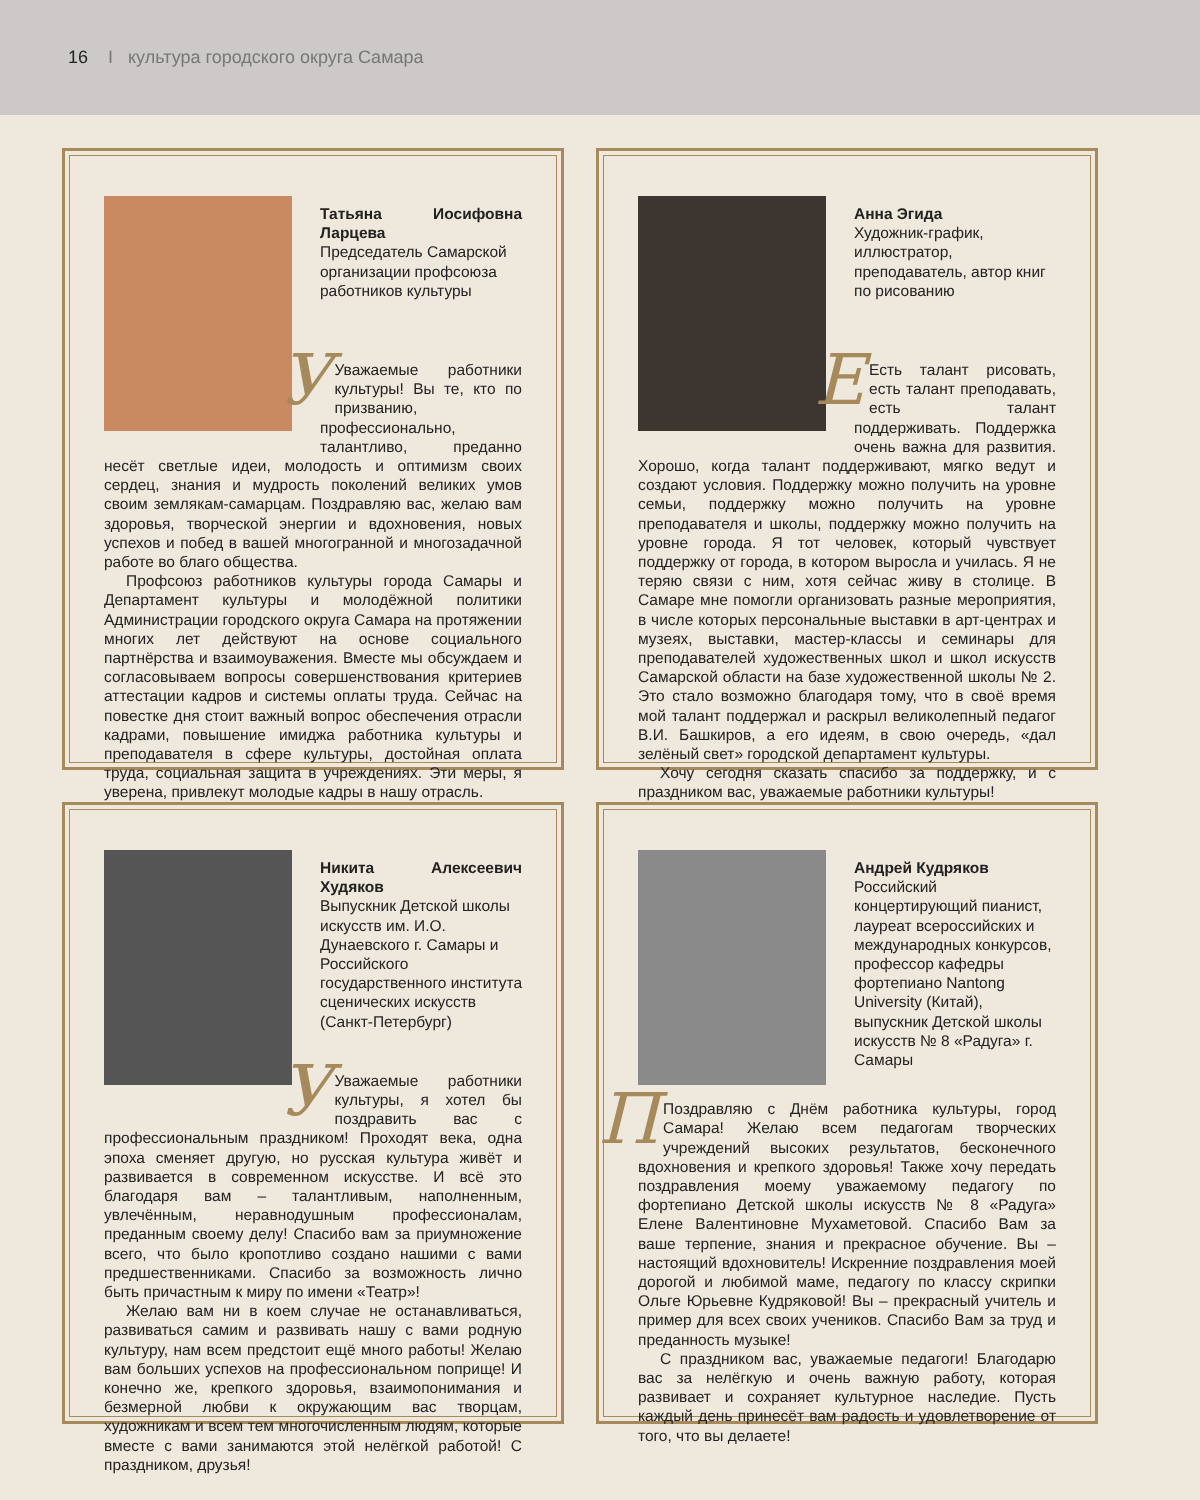16 I культура городского округа Самара
Татьяна Иосифовна Ларцева
Председатель Самарской организации профсоюза работников культуры
УУважаемые работники культуры! Вы те, кто по призванию, профессионально, талантливо, преданно несёт светлые идеи, молодость и оптимизм своих сердец, знания и мудрость поколений великих умов своим землякам-самарцам. Поздравляю вас, желаю вам здоровья, творческой энергии и вдохновения, новых успехов и побед в вашей многогранной и многозадачной работе во благо общества.
Профсоюз работников культуры города Самары и Департамент культуры и молодёжной политики Администрации городского округа Самара на протяжении многих лет действуют на основе социального партнёрства и взаимоуважения. Вместе мы обсуждаем и согласовываем вопросы совершенствования критериев аттестации кадров и системы оплаты труда. Сейчас на повестке дня стоит важный вопрос обеспечения отрасли кадрами, повышение имиджа работника культуры и преподавателя в сфере культуры, достойная оплата труда, социальная защита в учреждениях. Эти меры, я уверена, привлекут молодые кадры в нашу отрасль.
Анна Эгида
Художник-график, иллюстратор, преподаватель, автор книг по рисованию
ЕЕсть талант рисовать, есть талант преподавать, есть талант поддерживать. Поддержка очень важна для развития. Хорошо, когда талант поддерживают, мягко ведут и создают условия. Поддержку можно получить на уровне семьи, поддержку можно получить на уровне преподавателя и школы, поддержку можно получить на уровне города. Я тот человек, который чувствует поддержку от города, в котором выросла и училась. Я не теряю связи с ним, хотя сейчас живу в столице. В Самаре мне помогли организовать разные мероприятия, в числе которых персональные выставки в арт-центрах и музеях, выставки, мастер-классы и семинары для преподавателей художественных школ и школ искусств Самарской области на базе художественной школы № 2. Это стало возможно благодаря тому, что в своё время мой талант поддержал и раскрыл великолепный педагог В.И. Башкиров, а его идеям, в свою очередь, «дал зелёный свет» городской департамент культуры.
Хочу сегодня сказать спасибо за поддержку, и с праздником вас, уважаемые работники культуры!
Никита Алексеевич Худяков
Выпускник Детской школы искусств им. И.О. Дунаевского г. Самары и Российского государственного института сценических искусств (Санкт-Петербург)
УУважаемые работники культуры, я хотел бы поздравить вас с профессиональным праздником! Проходят века, одна эпоха сменяет другую, но русская культура живёт и развивается в современном искусстве. И всё это благодаря вам – талантливым, наполненным, увлечённым, неравнодушным профессионалам, преданным своему делу! Спасибо вам за приумножение всего, что было кропотливо создано нашими с вами предшественниками. Спасибо за возможность лично быть причастным к миру по имени «Театр»!
Желаю вам ни в коем случае не останавливаться, развиваться самим и развивать нашу с вами родную культуру, нам всем предстоит ещё много работы! Желаю вам больших успехов на профессиональном поприще! И конечно же, крепкого здоровья, взаимопонимания и безмерной любви к окружающим вас творцам, художникам и всем тем многочисленным людям, которые вместе с вами занимаются этой нелёгкой работой! С праздником, друзья!
Андрей Кудряков
Российский концертирующий пианист, лауреат всероссийских и международных конкурсов, профессор кафедры фортепиано Nantong University (Китай), выпускник Детской школы искусств № 8 «Радуга» г. Самары
ППоздравляю с Днём работника культуры, город Самара! Желаю всем педагогам творческих учреждений высоких результатов, бесконечного вдохновения и крепкого здоровья! Также хочу передать поздравления моему уважаемому педагогу по фортепиано Детской школы искусств № 8 «Радуга» Елене Валентиновне Мухаметовой. Спасибо Вам за ваше терпение, знания и прекрасное обучение. Вы – настоящий вдохновитель! Искренние поздравления моей дорогой и любимой маме, педагогу по классу скрипки Ольге Юрьевне Кудряковой! Вы – прекрасный учитель и пример для всех своих учеников. Спасибо Вам за труд и преданность музыке!
С праздником вас, уважаемые педагоги! Благодарю вас за нелёгкую и очень важную работу, которая развивает и сохраняет культурное наследие. Пусть каждый день принесёт вам радость и удовлетворение от того, что вы делаете!